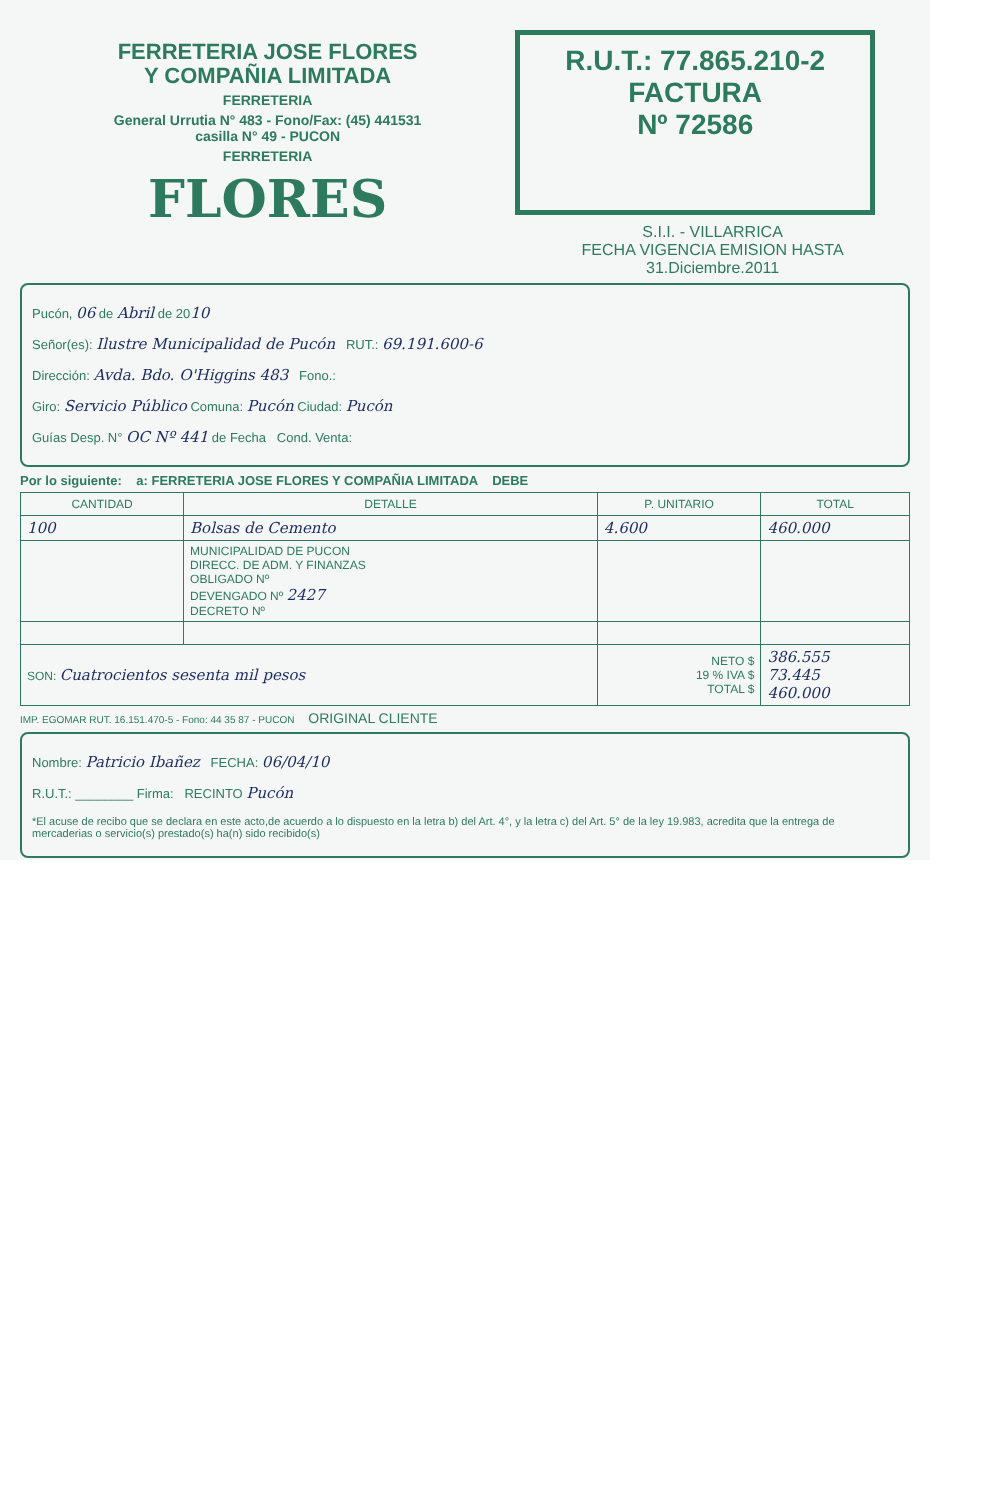FERRETERIA JOSE FLORES
Y COMPAÑIA LIMITADA
FERRETERIA
General Urrutia N° 483 - Fono/Fax: (45) 441531
casilla N° 49 - PUCON
FERRETERIA
FLORES
R.U.T.: 77.865.210-2
FACTURA
Nº 72586
S.I.I. - VILLARRICA
FECHA VIGENCIA EMISION HASTA 31.Diciembre.2011
Pucón, 06 de Abril de 2010
Señor(es): Ilustre Municipalidad de Pucón RUT.: 69.191.600-6
Dirección: Avda. Bdo. O'Higgins 483 Fono.:
Giro: Servicio Público Comuna: Pucón Ciudad: Pucón
Guías Desp. N° OC Nº 441 de Fecha Cond. Venta:
Por lo siguiente: a: FERRETERIA JOSE FLORES Y COMPAÑIA LIMITADA DEBE
| CANTIDAD | DETALLE | P. UNITARIO | TOTAL |
| --- | --- | --- | --- |
| 100 | Bolsas de Cemento | 4.600 | 460.000 |
| | MUNICIPALIDAD DE PUCON DIRECC. DE ADM. Y FINANZAS OBLIGADO Nº DEVENGADO Nº 2427 DECRETO Nº | | |
| SON: Cuatrocientos sesenta mil pesos | | NETO $ 19 % IVA $ TOTAL $ | 386.555 73.445 460.000 |
IMP. EGOMAR RUT. 16.151.470-5 - Fono: 44 35 87 - PUCON ORIGINAL CLIENTE
Nombre: Patricio Ibañez FECHA: 06/04/10
R.U.T.: ________ Firma: RECINTO Pucón
*El acuse de recibo que se declara en este acto,de acuerdo a lo dispuesto en la letra b) del Art. 4°, y la letra c) del Art. 5° de la ley 19.983, acredita que la entrega de mercaderias o servicio(s) prestado(s) ha(n) sido recibido(s)